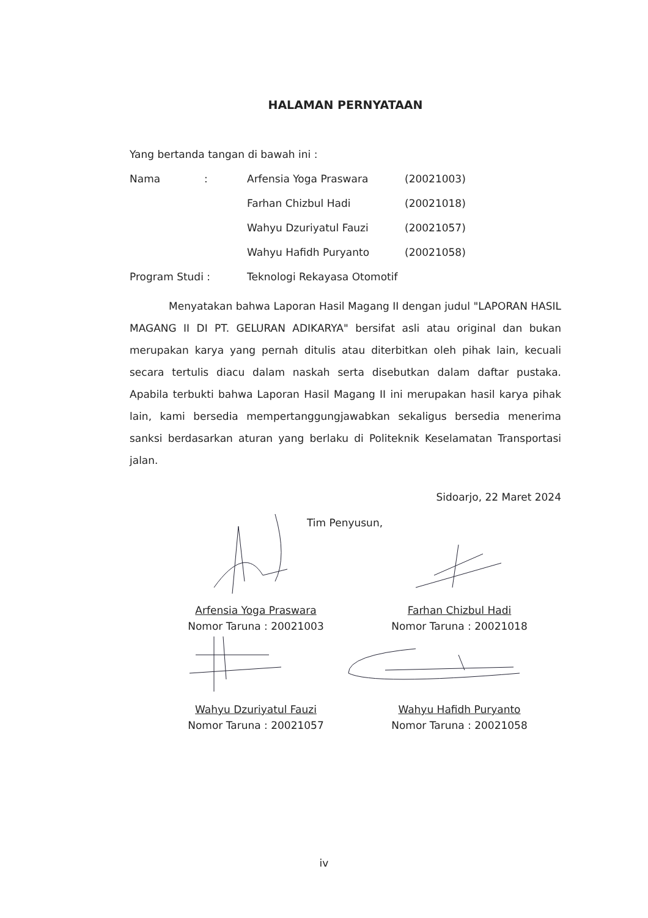HALAMAN PERNYATAAN
Yang bertanda tangan di bawah ini :
Nama: Arfensia Yoga Praswara (20021003)
Farhan Chizbul Hadi (20021018)
Wahyu Dzuriyatul Fauzi (20021057)
Wahyu Hafidh Puryanto (20021058)
Program Studi : Teknologi Rekayasa Otomotif
Menyatakan bahwa Laporan Hasil Magang II dengan judul "LAPORAN HASIL MAGANG II DI PT. GELURAN ADIKARYA" bersifat asli atau original dan bukan merupakan karya yang pernah ditulis atau diterbitkan oleh pihak lain, kecuali secara tertulis diacu dalam naskah serta disebutkan dalam daftar pustaka. Apabila terbukti bahwa Laporan Hasil Magang II ini merupakan hasil karya pihak lain, kami bersedia mempertanggungjawabkan sekaligus bersedia menerima sanksi berdasarkan aturan yang berlaku di Politeknik Keselamatan Transportasi jalan.
Sidoarjo, 22 Maret 2024
Tim Penyusun,
Arfensia Yoga Praswara
Nomor Taruna : 20021003
Farhan Chizbul Hadi
Nomor Taruna : 20021018
Wahyu Dzuriyatul Fauzi
Nomor Taruna : 20021057
Wahyu Hafidh Puryanto
Nomor Taruna : 20021058
iv